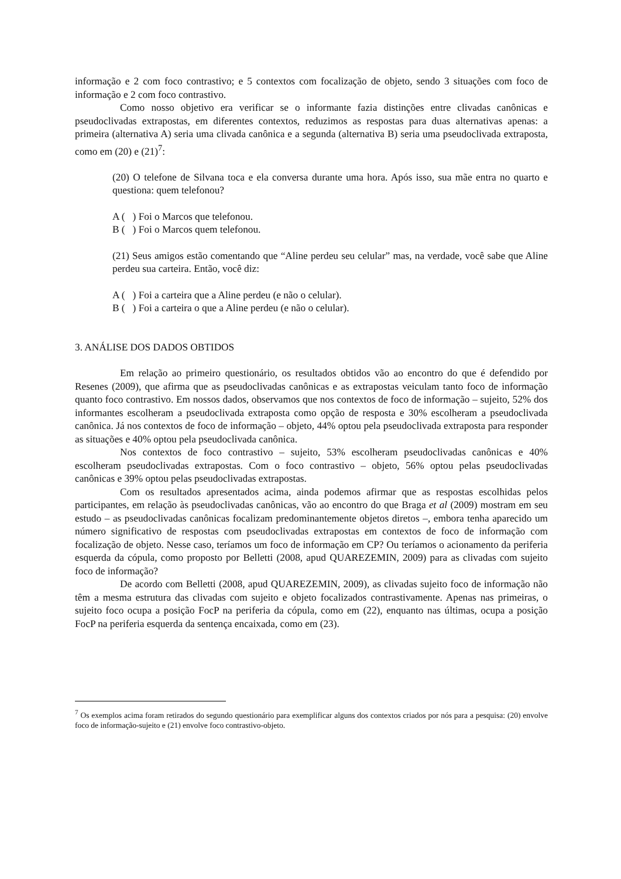informação e 2 com foco contrastivo; e 5 contextos com focalização de objeto, sendo 3 situações com foco de informação e 2 com foco contrastivo.
Como nosso objetivo era verificar se o informante fazia distinções entre clivadas canônicas e pseudoclivadas extrapostas, em diferentes contextos, reduzimos as respostas para duas alternativas apenas: a primeira (alternativa A) seria uma clivada canônica e a segunda (alternativa B) seria uma pseudoclivada extraposta, como em (20) e (21)<sup>7</sup>:
(20) O telefone de Silvana toca e ela conversa durante uma hora. Após isso, sua mãe entra no quarto e questiona: quem telefonou?
A ( ) Foi o Marcos que telefonou.
B ( ) Foi o Marcos quem telefonou.
(21) Seus amigos estão comentando que “Aline perdeu seu celular” mas, na verdade, você sabe que Aline perdeu sua carteira. Então, você diz:
A ( ) Foi a carteira que a Aline perdeu (e não o celular).
B ( ) Foi a carteira o que a Aline perdeu (e não o celular).
3. ANÁLISE DOS DADOS OBTIDOS
Em relação ao primeiro questionário, os resultados obtidos vão ao encontro do que é defendido por Resenes (2009), que afirma que as pseudoclivadas canônicas e as extrapostas veiculam tanto foco de informação quanto foco contrastivo. Em nossos dados, observamos que nos contextos de foco de informação – sujeito, 52% dos informantes escolheram a pseudoclivada extraposta como opção de resposta e 30% escolheram a pseudoclivada canônica. Já nos contextos de foco de informação – objeto, 44% optou pela pseudoclivada extraposta para responder as situações e 40% optou pela pseudoclivada canônica.
Nos contextos de foco contrastivo – sujeito, 53% escolheram pseudoclivadas canônicas e 40% escolheram pseudoclivadas extrapostas. Com o foco contrastivo – objeto, 56% optou pelas pseudoclivadas canônicas e 39% optou pelas pseudoclivadas extrapostas.
Com os resultados apresentados acima, ainda podemos afirmar que as respostas escolhidas pelos participantes, em relação às pseudoclivadas canônicas, vão ao encontro do que Braga et al (2009) mostram em seu estudo – as pseudoclivadas canônicas focalizam predominantemente objetos diretos –, embora tenha aparecido um número significativo de respostas com pseudoclivadas extrapostas em contextos de foco de informação com focalização de objeto. Nesse caso, teríamos um foco de informação em CP? Ou teríamos o acionamento da periferia esquerda da cópula, como proposto por Belletti (2008, apud QUAREZEMIN, 2009) para as clivadas com sujeito foco de informação?
De acordo com Belletti (2008, apud QUAREZEMIN, 2009), as clivadas sujeito foco de informação não têm a mesma estrutura das clivadas com sujeito e objeto focalizados contrastivamente. Apenas nas primeiras, o sujeito foco ocupa a posição FocP na periferia da cópula, como em (22), enquanto nas últimas, ocupa a posição FocP na periferia esquerda da sentença encaixada, como em (23).
<sup>7</sup> Os exemplos acima foram retirados do segundo questionário para exemplificar alguns dos contextos criados por nós para a pesquisa: (20) envolve foco de informação-sujeito e (21) envolve foco contrastivo-objeto.